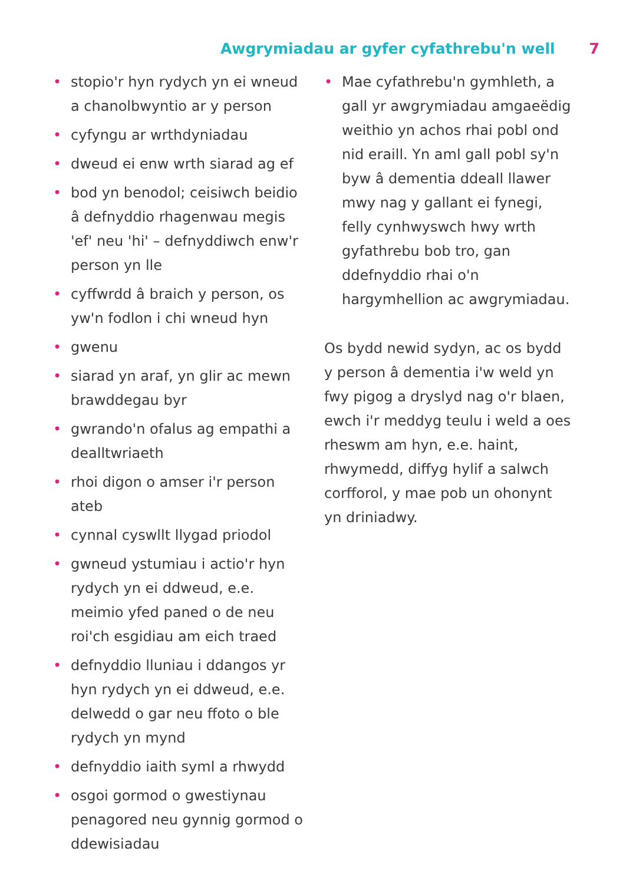Awgrymiadau ar gyfer cyfathrebu'n well 7
• stopio'r hyn rydych yn ei wneud a chanolbwyntio ar y person
• cyfyngu ar wrthdyniadau
• dweud ei enw wrth siarad ag ef
• bod yn benodol; ceisiwch beidio â defnyddio rhagenwau megis 'ef' neu 'hi' – defnyddiwch enw'r person yn lle
• cyffwrdd â braich y person, os yw'n fodlon i chi wneud hyn
• gwenu
• siarad yn araf, yn glir ac mewn brawddegau byr
• gwrando'n ofalus ag empathi a dealltwriaeth
• rhoi digon o amser i'r person ateb
• cynnal cyswllt llygad priodol
• gwneud ystumiau i actio'r hyn rydych yn ei ddweud, e.e. meimio yfed paned o de neu roi'ch esgidiau am eich traed
• defnyddio lluniau i ddangos yr hyn rydych yn ei ddweud, e.e. delwedd o gar neu ffoto o ble rydych yn mynd
• defnyddio iaith syml a rhwydd
• osgoi gormod o gwestiynau penagored neu gynnig gormod o ddewisiadau
• Mae cyfathrebu'n gymhleth, a gall yr awgrymiadau amgaeëdig weithio yn achos rhai pobl ond nid eraill. Yn aml gall pobl sy'n byw â dementia ddeall llawer mwy nag y gallant ei fynegi, felly cynhwyswch hwy wrth gyfathrebu bob tro, gan ddefnyddio rhai o'n hargymhellion ac awgrymiadau.
Os bydd newid sydyn, ac os bydd y person â dementia i'w weld yn fwy pigog a dryslyd nag o'r blaen, ewch i'r meddyg teulu i weld a oes rheswm am hyn, e.e. haint, rhwymedd, diffyg hylif a salwch corfforol, y mae pob un ohonynt yn driniadwy.